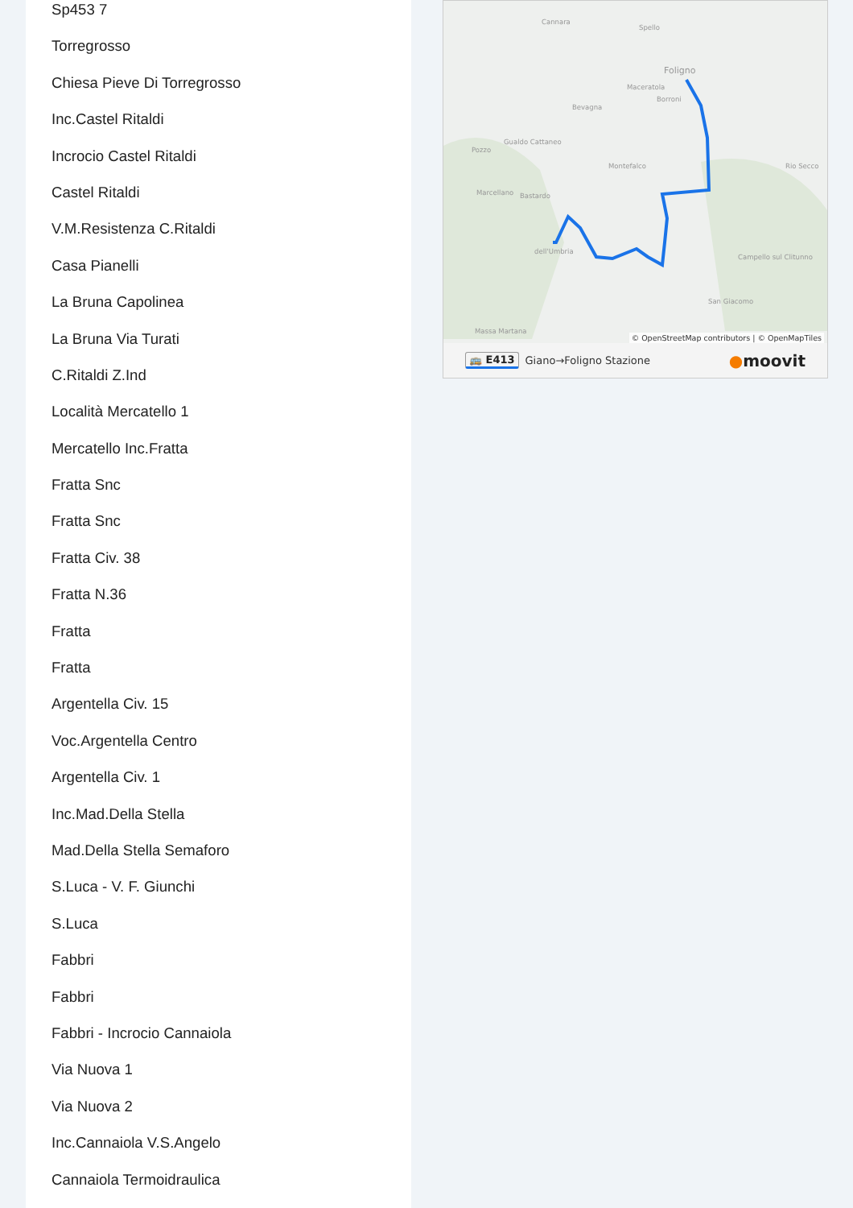Sp453 7
Torregrosso
Chiesa Pieve Di Torregrosso
Inc.Castel Ritaldi
Incrocio Castel Ritaldi
Castel Ritaldi
V.M.Resistenza C.Ritaldi
Casa Pianelli
La Bruna Capolinea
La Bruna Via Turati
C.Ritaldi Z.Ind
Località Mercatello 1
Mercatello Inc.Fratta
Fratta Snc
Fratta Snc
Fratta Civ. 38
Fratta N.36
Fratta
Fratta
Argentella Civ. 15
Voc.Argentella Centro
Argentella Civ. 1
Inc.Mad.Della Stella
Mad.Della Stella Semaforo
S.Luca - V. F. Giunchi
S.Luca
Fabbri
Fabbri
Fabbri - Incrocio Cannaiola
Via Nuova 1
Via Nuova 2
Inc.Cannaiola V.S.Angelo
Cannaiola Termoidraulica
Cannara
Spello
Foligno
Maceratola
Borroni
Bevagna
Gualdo Cattaneo
Pozzo
Montefalco Rio Secco
Marcellano Bastardo
dell'Umbria
Campello sul Clitunno
San Giacomo
Massa Martana
© OpenStreetMap contributors | © OpenMapTiles
🚌 E413 Giano→Foligno Stazione ●moovit